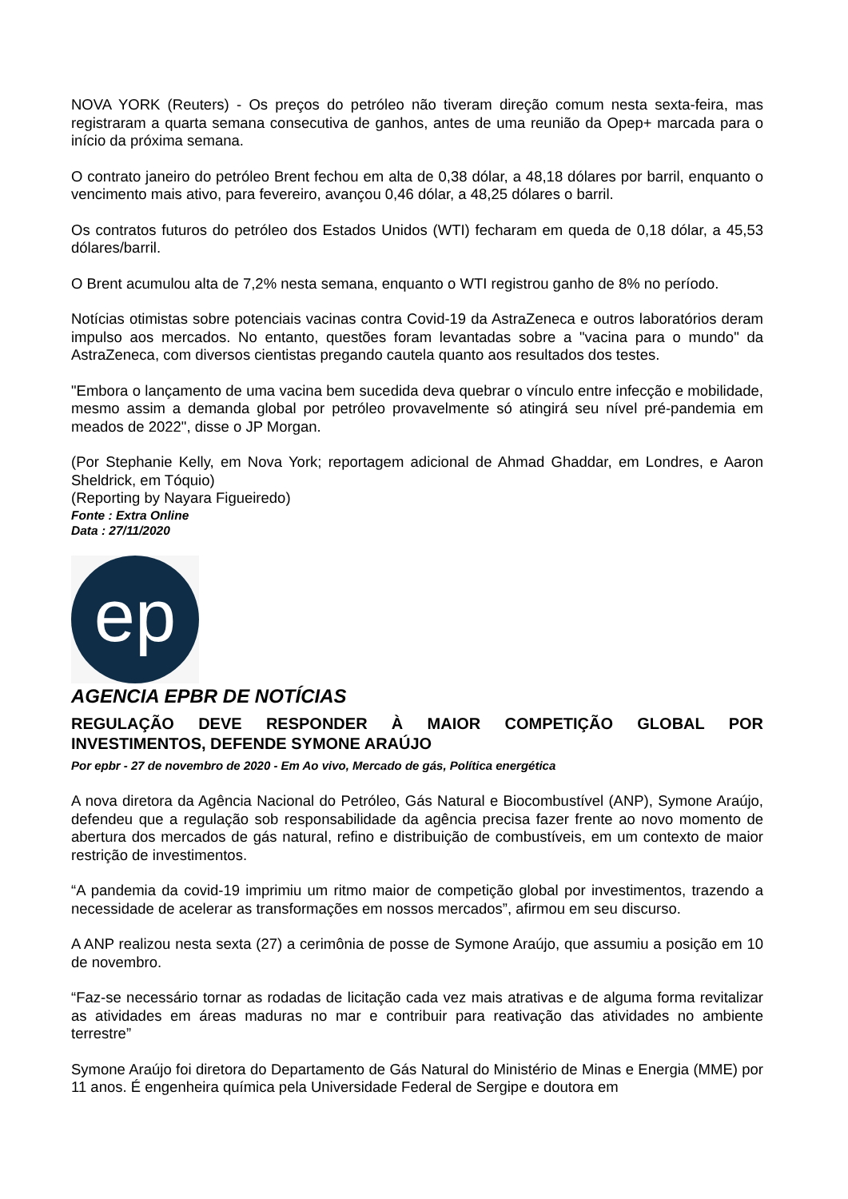NOVA YORK (Reuters) - Os preços do petróleo não tiveram direção comum nesta sexta-feira, mas registraram a quarta semana consecutiva de ganhos, antes de uma reunião da Opep+ marcada para o início da próxima semana.
O contrato janeiro do petróleo Brent fechou em alta de 0,38 dólar, a 48,18 dólares por barril, enquanto o vencimento mais ativo, para fevereiro, avançou 0,46 dólar, a 48,25 dólares o barril.
Os contratos futuros do petróleo dos Estados Unidos (WTI) fecharam em queda de 0,18 dólar, a 45,53 dólares/barril.
O Brent acumulou alta de 7,2% nesta semana, enquanto o WTI registrou ganho de 8% no período.
Notícias otimistas sobre potenciais vacinas contra Covid-19 da AstraZeneca e outros laboratórios deram impulso aos mercados. No entanto, questões foram levantadas sobre a "vacina para o mundo" da AstraZeneca, com diversos cientistas pregando cautela quanto aos resultados dos testes.
"Embora o lançamento de uma vacina bem sucedida deva quebrar o vínculo entre infecção e mobilidade, mesmo assim a demanda global por petróleo provavelmente só atingirá seu nível pré-pandemia em meados de 2022", disse o JP Morgan.
(Por Stephanie Kelly, em Nova York; reportagem adicional de Ahmad Ghaddar, em Londres, e Aaron Sheldrick, em Tóquio)
(Reporting by Nayara Figueiredo)
Fonte : Extra Online
Data : 27/11/2020
ep
AGENCIA EPBR DE NOTÍCIAS
REGULAÇÃO DEVE RESPONDER À MAIOR COMPETIÇÃO GLOBAL POR INVESTIMENTOS, DEFENDE SYMONE ARAÚJO
Por epbr - 27 de novembro de 2020 - Em Ao vivo, Mercado de gás, Política energética
A nova diretora da Agência Nacional do Petróleo, Gás Natural e Biocombustível (ANP), Symone Araújo, defendeu que a regulação sob responsabilidade da agência precisa fazer frente ao novo momento de abertura dos mercados de gás natural, refino e distribuição de combustíveis, em um contexto de maior restrição de investimentos.
“A pandemia da covid-19 imprimiu um ritmo maior de competição global por investimentos, trazendo a necessidade de acelerar as transformações em nossos mercados”, afirmou em seu discurso.
A ANP realizou nesta sexta (27) a cerimônia de posse de Symone Araújo, que assumiu a posição em 10 de novembro.
“Faz-se necessário tornar as rodadas de licitação cada vez mais atrativas e de alguma forma revitalizar as atividades em áreas maduras no mar e contribuir para reativação das atividades no ambiente terrestre”
Symone Araújo foi diretora do Departamento de Gás Natural do Ministério de Minas e Energia (MME) por 11 anos. É engenheira química pela Universidade Federal de Sergipe e doutora em